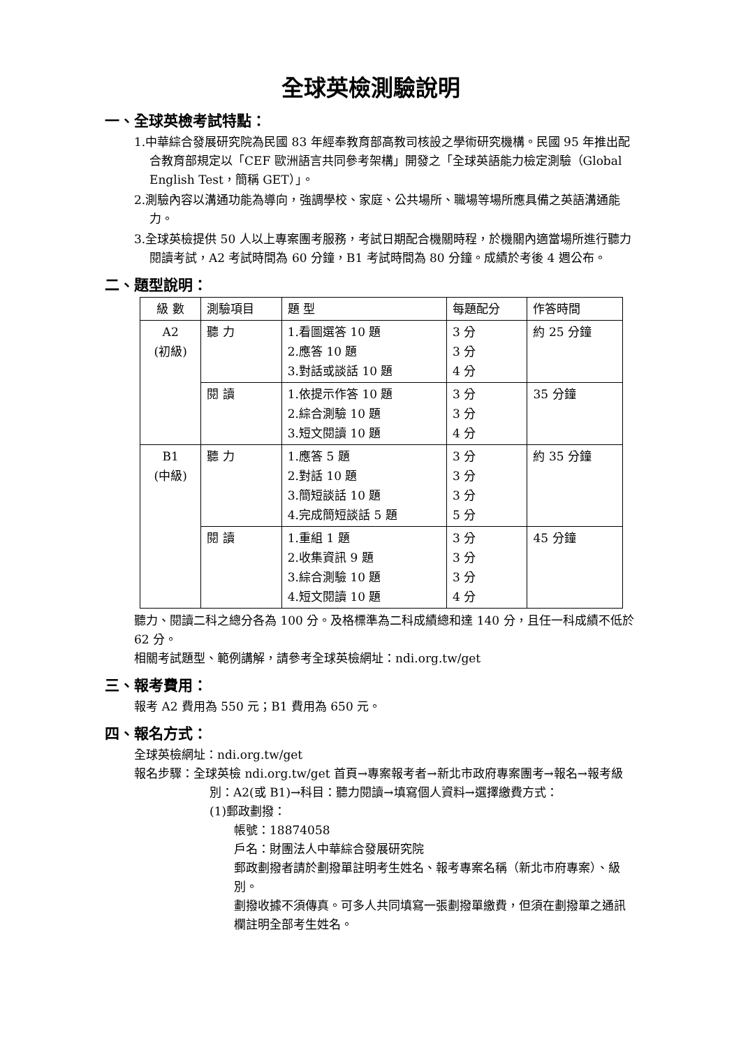全球英檢測驗說明
一、全球英檢考試特點：
1.中華綜合發展研究院為民國 83 年經奉教育部高教司核設之學術研究機構。民國 95 年推出配合教育部規定以「CEF 歐洲語言共同參考架構」開發之「全球英語能力檢定測驗（Global English Test，簡稱 GET）」。
2.測驗內容以溝通功能為導向，強調學校、家庭、公共場所、職場等場所應具備之英語溝通能力。
3.全球英檢提供 50 人以上專案團考服務，考試日期配合機關時程，於機關內適當場所進行聽力閱讀考試，A2 考試時間為 60 分鐘，B1 考試時間為 80 分鐘。成績於考後 4 週公布。
二、題型說明：
| 級 數 | 測驗項目 | 題 型 | 每題配分 | 作答時間 |
| --- | --- | --- | --- | --- |
| A2 (初級) | 聽 力 | 1.看圖選答 10 題 2.應答 10 題 3.對話或談話 10 題 | 3 分 3 分 4 分 | 約 25 分鐘 |
| | 閱 讀 | 1.依提示作答 10 題 2.綜合測驗 10 題 3.短文閱讀 10 題 | 3 分 3 分 4 分 | 35 分鐘 |
| B1 (中級) | 聽 力 | 1.應答 5 題 2.對話 10 題 3.簡短談話 10 題 4.完成簡短談話 5 題 | 3 分 3 分 3 分 5 分 | 約 35 分鐘 |
| | 閱 讀 | 1.重組 1 題 2.收集資訊 9 題 3.綜合測驗 10 題 4.短文閱讀 10 題 | 3 分 3 分 3 分 4 分 | 45 分鐘 |
聽力、閱讀二科之總分各為 100 分。及格標準為二科成績總和達 140 分，且任一科成績不低於 62 分。
相關考試題型、範例講解，請參考全球英檢網址：ndi.org.tw/get
三、報考費用：
報考 A2 費用為 550 元；B1 費用為 650 元。
四、報名方式：
全球英檢網址：ndi.org.tw/get
報名步驟：全球英檢 ndi.org.tw/get 首頁→專案報考者→新北市政府專案團考→報名→報考級別：A2(或 B1)→科目：聽力閱讀→填寫個人資料→選擇繳費方式：
(1)郵政劃撥：
帳號：18874058
戶名：財團法人中華綜合發展研究院
郵政劃撥者請於劃撥單註明考生姓名、報考專案名稱（新北市府專案）、級別。
劃撥收據不須傳真。可多人共同填寫一張劃撥單繳費，但須在劃撥單之通訊欄註明全部考生姓名。